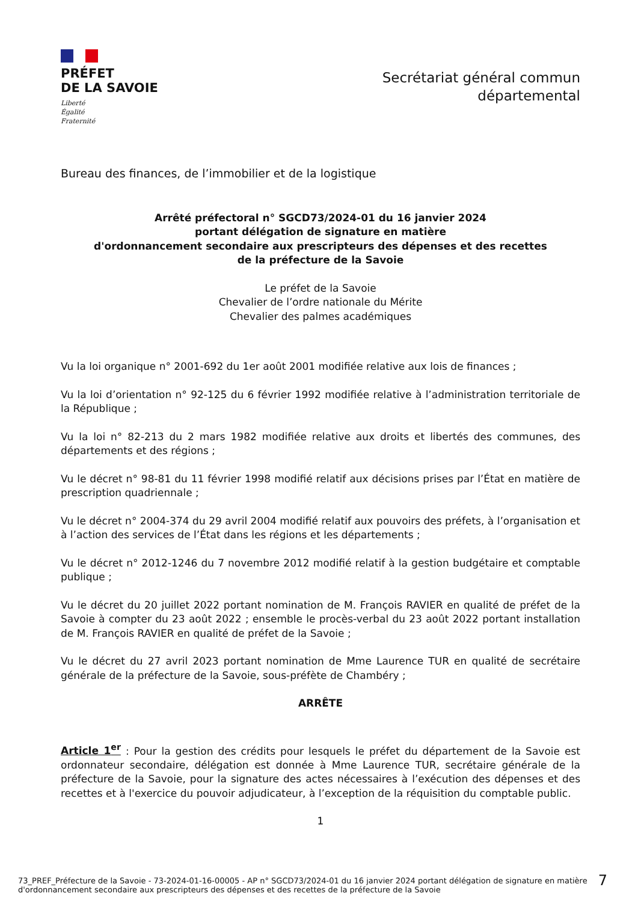PRÉFET
DE LA SAVOIE
Liberté
Égalité
Fraternité
Secrétariat général commun
départemental
Bureau des finances, de l’immobilier et de la logistique
Arrêté préfectoral n° SGCD73/2024-01 du 16 janvier 2024
portant délégation de signature en matière
d'ordonnancement secondaire aux prescripteurs des dépenses et des recettes
de la préfecture de la Savoie
Le préfet de la Savoie
Chevalier de l’ordre nationale du Mérite
Chevalier des palmes académiques
Vu la loi organique n° 2001-692 du 1er août 2001 modifiée relative aux lois de finances ;
Vu la loi d’orientation n° 92-125 du 6 février 1992 modifiée relative à l’administration territoriale de la République ;
Vu la loi n° 82-213 du 2 mars 1982 modifiée relative aux droits et libertés des communes, des départements et des régions ;
Vu le décret n° 98-81 du 11 février 1998 modifié relatif aux décisions prises par l’État en matière de prescription quadriennale ;
Vu le décret n° 2004-374 du 29 avril 2004 modifié relatif aux pouvoirs des préfets, à l’organisation et à l’action des services de l’État dans les régions et les départements ;
Vu le décret n° 2012-1246 du 7 novembre 2012 modifié relatif à la gestion budgétaire et comptable publique ;
Vu le décret du 20 juillet 2022 portant nomination de M. François RAVIER en qualité de préfet de la Savoie à compter du 23 août 2022 ; ensemble le procès-verbal du 23 août 2022 portant installation de M. François RAVIER en qualité de préfet de la Savoie ;
Vu le décret du 27 avril 2023 portant nomination de Mme Laurence TUR en qualité de secrétaire générale de la préfecture de la Savoie, sous-préfète de Chambéry ;
ARRÊTE
Article 1<sup>er</sup> : Pour la gestion des crédits pour lesquels le préfet du département de la Savoie est ordonnateur secondaire, délégation est donnée à Mme Laurence TUR, secrétaire générale de la préfecture de la Savoie, pour la signature des actes nécessaires à l’exécution des dépenses et des recettes et à l'exercice du pouvoir adjudicateur, à l’exception de la réquisition du comptable public.
1
73_PREF_Préfecture de la Savoie - 73-2024-01-16-00005 - AP n° SGCD73/2024-01 du 16 janvier 2024 portant délégation de signature en matière d'ordonnancement secondaire aux prescripteurs des dépenses et des recettes de la préfecture de la Savoie 7